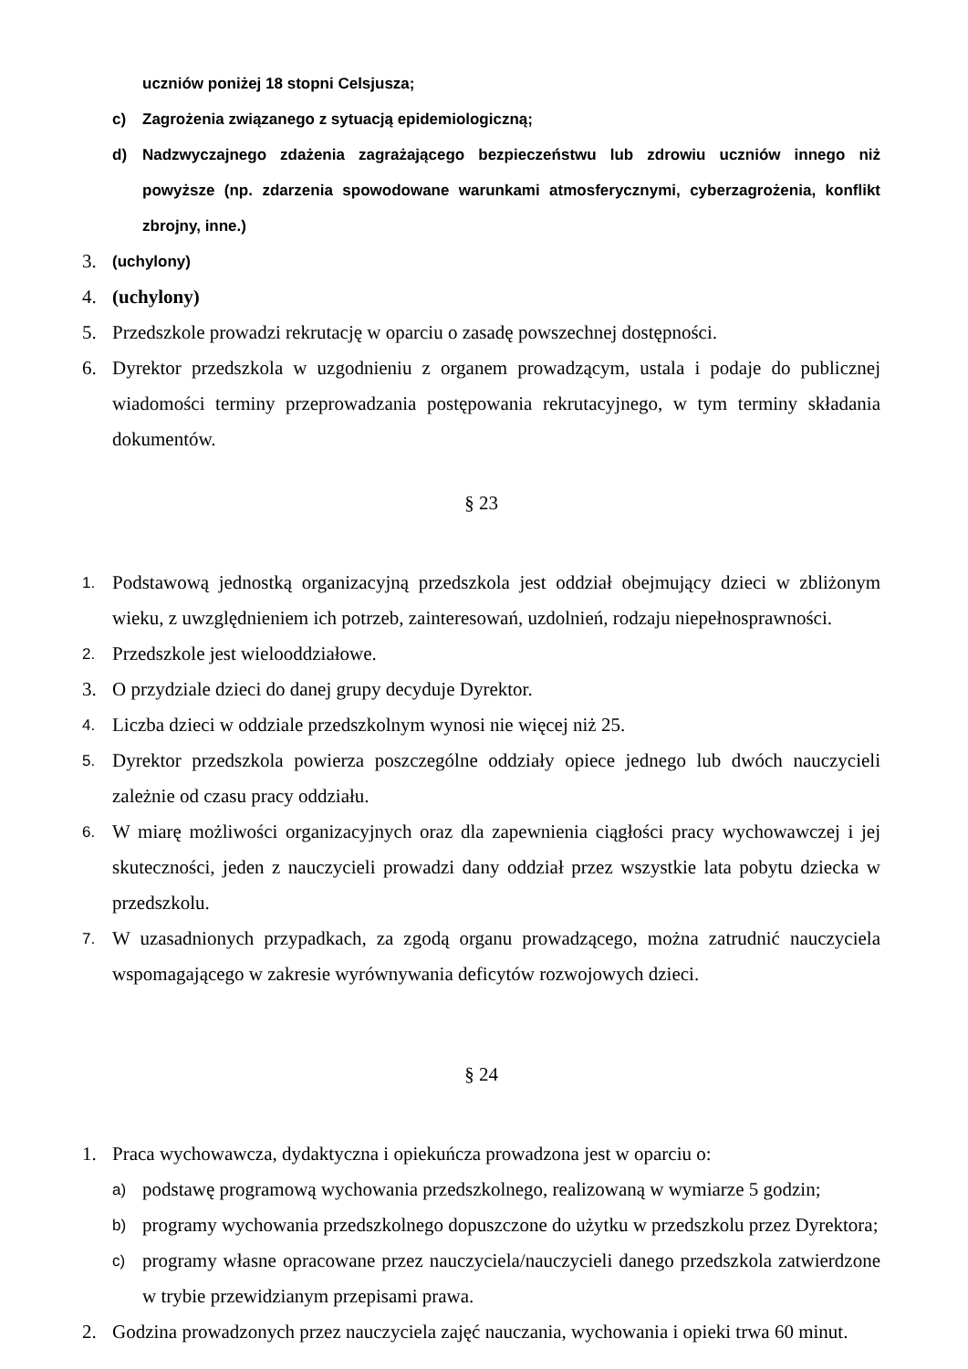uczniów poniżej 18 stopni Celsjusza;
c) Zagrożenia związanego z sytuacją epidemiologiczną;
d) Nadzwyczajnego zdażenia zagrażającego bezpieczeństwu lub zdrowiu uczniów innego niż powyższe (np. zdarzenia spowodowane warunkami atmosferycznymi, cyberzagrożenia, konflikt zbrojny, inne.)
3. (uchylony)
4. (uchylony)
5. Przedszkole prowadzi rekrutację w oparciu o zasadę powszechnej dostępności.
6. Dyrektor przedszkola w uzgodnieniu z organem prowadzącym, ustala i podaje do publicznej wiadomości terminy przeprowadzania postępowania rekrutacyjnego, w tym terminy składania dokumentów.
§ 23
1. Podstawową jednostką organizacyjną przedszkola jest oddział obejmujący dzieci w zbliżonym wieku, z uwzględnieniem ich potrzeb, zainteresowań, uzdolnień, rodzaju niepełnosprawności.
2. Przedszkole jest wielooddziałowe.
3. O przydziale dzieci do danej grupy decyduje Dyrektor.
4. Liczba dzieci w oddziale przedszkolnym wynosi nie więcej niż 25.
5. Dyrektor przedszkola powierza poszczególne oddziały opiece jednego lub dwóch nauczycieli zależnie od czasu pracy oddziału.
6. W miarę możliwości organizacyjnych oraz dla zapewnienia ciągłości pracy wychowawczej i jej skuteczności, jeden z nauczycieli prowadzi dany oddział przez wszystkie lata pobytu dziecka w przedszkolu.
7. W uzasadnionych przypadkach, za zgodą organu prowadzącego, można zatrudnić nauczyciela wspomagającego w zakresie wyrównywania deficytów rozwojowych dzieci.
§ 24
1. Praca wychowawcza, dydaktyczna i opiekuńcza prowadzona jest w oparciu o:
a) podstawę programową wychowania przedszkolnego, realizowaną w wymiarze 5 godzin;
b) programy wychowania przedszkolnego dopuszczone do użytku w przedszkolu przez Dyrektora;
c) programy własne opracowane przez nauczyciela/nauczycieli danego przedszkola zatwierdzone w trybie przewidzianym przepisami prawa.
2. Godzina prowadzonych przez nauczyciela zajęć nauczania, wychowania i opieki trwa 60 minut.